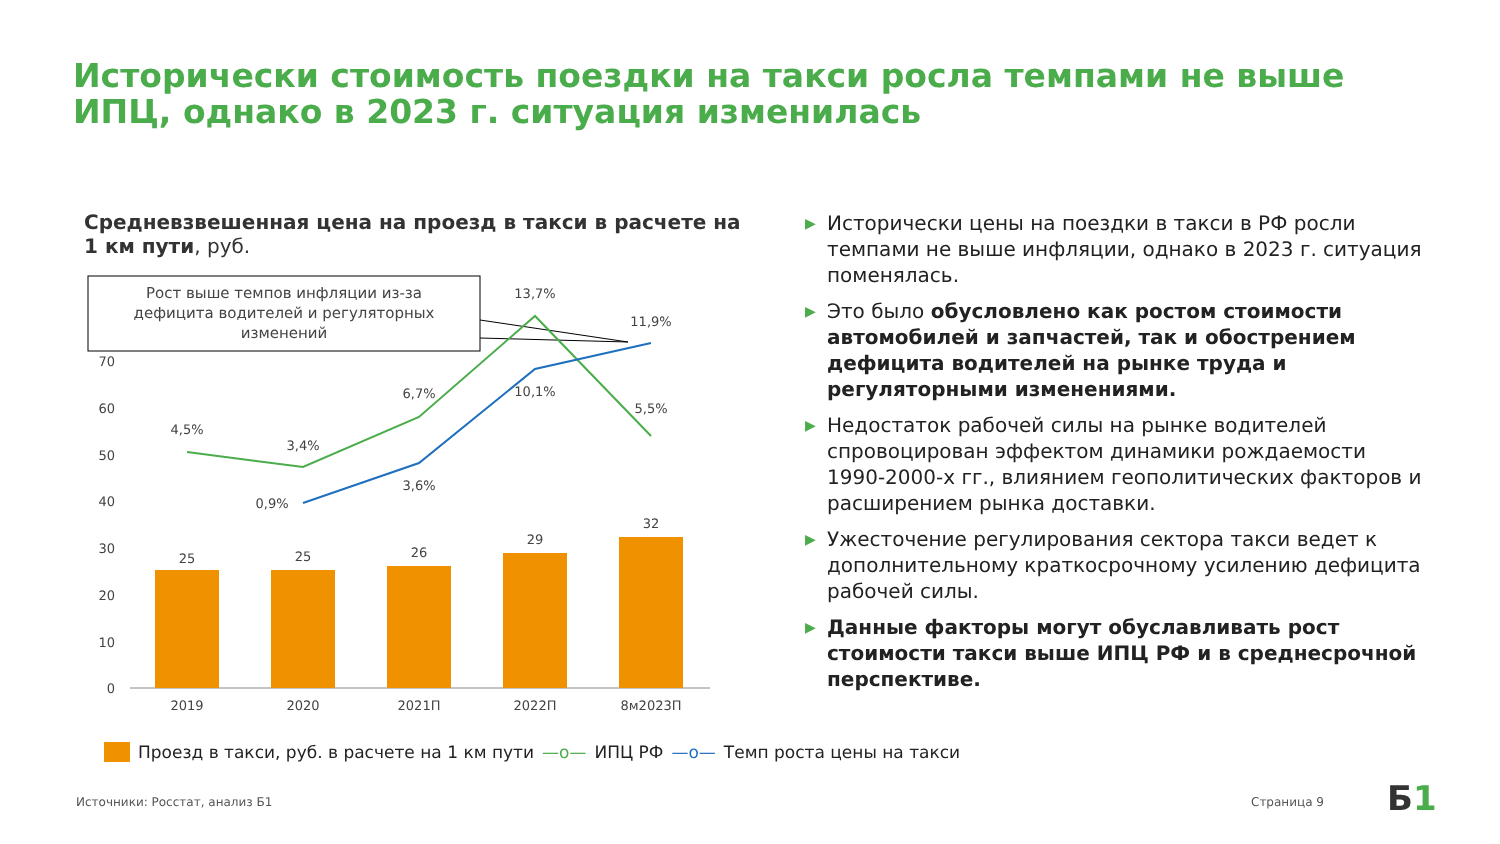Исторически стоимость поездки на такси росла темпами не выше ИПЦ, однако в 2023 г. ситуация изменилась
Средневзвешенная цена на проезд в такси в расчете на 1 км пути, руб.
Рост выше темпов инфляции из-за
дефицита водителей и регуляторных
изменений
70
60
50
40
30
20
10
0
25
25
26
29
32
2019
2020
2021П
2022П
8м2023П
4,5%
3,4%
6,7%
13,7%
5,5%
0,9%
3,6%
10,1%
11,9%
Проезд в такси, руб. в расчете на 1 км пути —o— ИПЦ РФ —o— Темп роста цены на такси
▶ Исторически цены на поездки в такси в РФ росли темпами не выше инфляции, однако в 2023 г. ситуация поменялась.
▶ Это было обусловлено как ростом стоимости автомобилей и запчастей, так и обострением дефицита водителей на рынке труда и регуляторными изменениями.
▶ Недостаток рабочей силы на рынке водителей спровоцирован эффектом динамики рождаемости 1990-2000-х гг., влиянием геополитических факторов и расширением рынка доставки.
▶ Ужесточение регулирования сектора такси ведет к дополнительному краткосрочному усилению дефицита рабочей силы.
▶ Данные факторы могут обуславливать рост стоимости такси выше ИПЦ РФ и в среднесрочной перспективе.
Источники: Росстат, анализ Б1 Страница 9 Б1